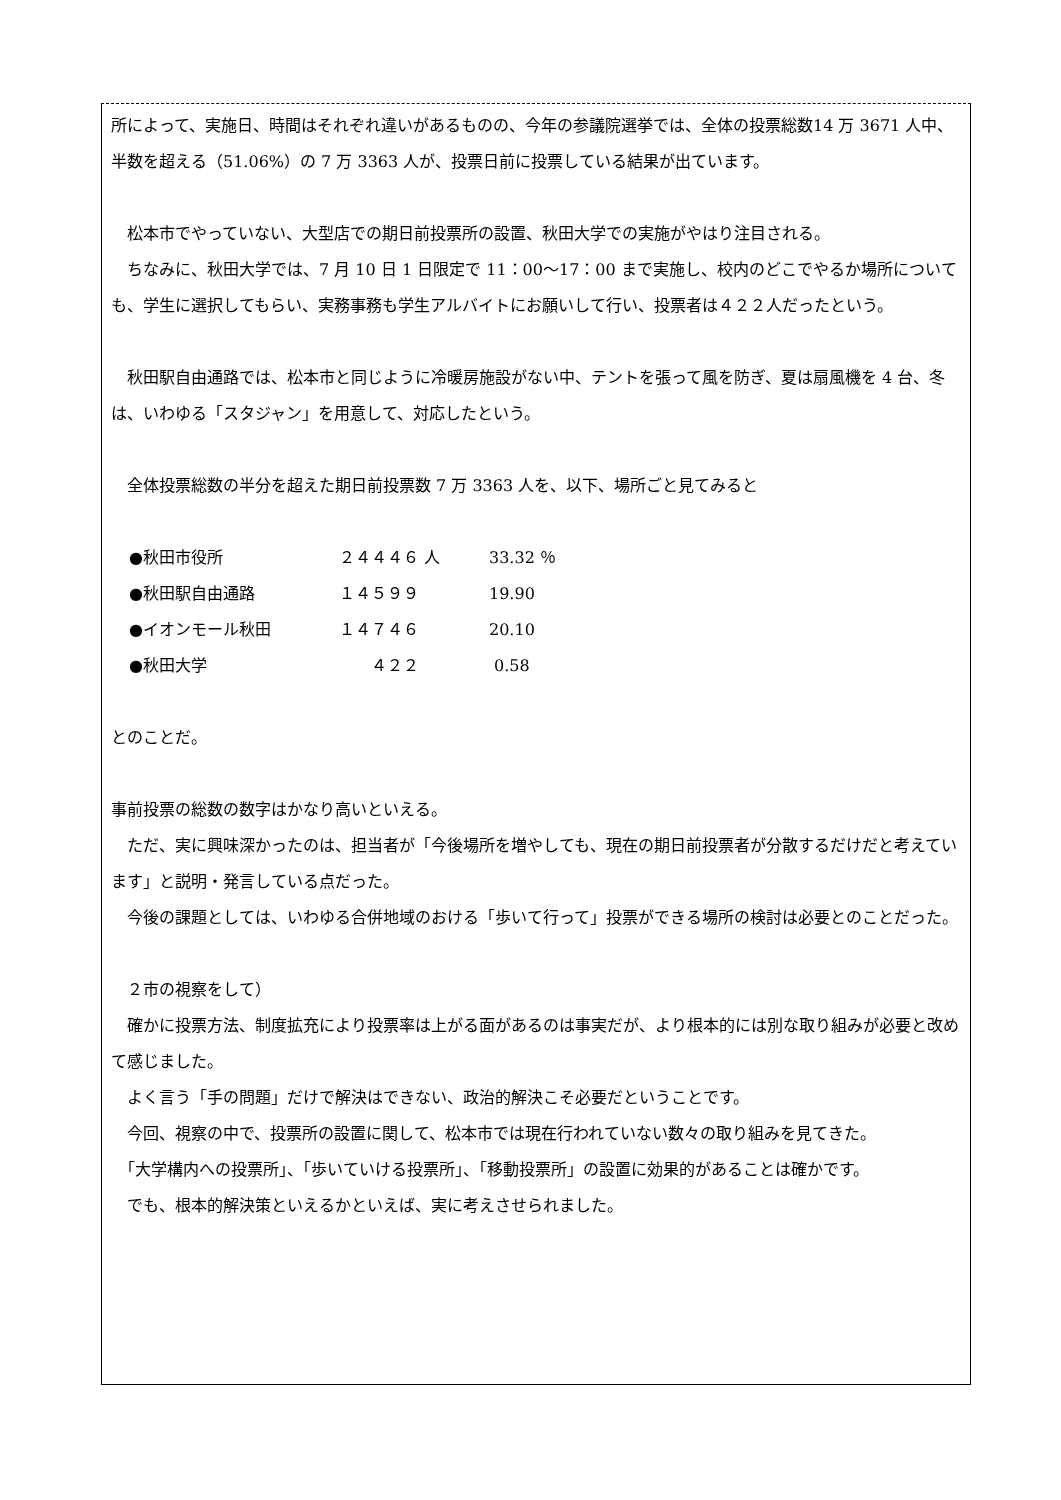所によって、実施日、時間はそれぞれ違いがあるものの、今年の参議院選挙では、全体の投票総数14 万 3671 人中、半数を超える（51.06%）の 7 万 3363 人が、投票日前に投票している結果が出ています。
　松本市でやっていない、大型店での期日前投票所の設置、秋田大学での実施がやはり注目される。
　ちなみに、秋田大学では、7 月 10 日 1 日限定で 11：00〜17：00 まで実施し、校内のどこでやるか場所についても、学生に選択してもらい、実務事務も学生アルバイトにお願いして行い、投票者は４２２人だったという。
　秋田駅自由通路では、松本市と同じように冷暖房施設がない中、テントを張って風を防ぎ、夏は扇風機を 4 台、冬は、いわゆる「スタジャン」を用意して、対応したという。
　全体投票総数の半分を超えた期日前投票数 7 万 3363 人を、以下、場所ごと見てみると
| ●秋田市役所 | ２４４４６ 人 | 33.32 ％ |
| ●秋田駅自由通路 | １４５９９ | 19.90 |
| ●イオンモール秋田 | １４７４６ | 20.10 |
| ●秋田大学 | ４２２ | 0.58 |
とのことだ。
事前投票の総数の数字はかなり高いといえる。
　ただ、実に興味深かったのは、担当者が「今後場所を増やしても、現在の期日前投票者が分散するだけだと考えています」と説明・発言している点だった。
　今後の課題としては、いわゆる合併地域のおける「歩いて行って」投票ができる場所の検討は必要とのことだった。
　２市の視察をして）
　確かに投票方法、制度拡充により投票率は上がる面があるのは事実だが、より根本的には別な取り組みが必要と改めて感じました。
　よく言う「手の問題」だけで解決はできない、政治的解決こそ必要だということです。
　今回、視察の中で、投票所の設置に関して、松本市では現在行われていない数々の取り組みを見てきた。
　「大学構内への投票所」、「歩いていける投票所」、「移動投票所」の設置に効果的があることは確かです。
　でも、根本的解決策といえるかといえば、実に考えさせられました。